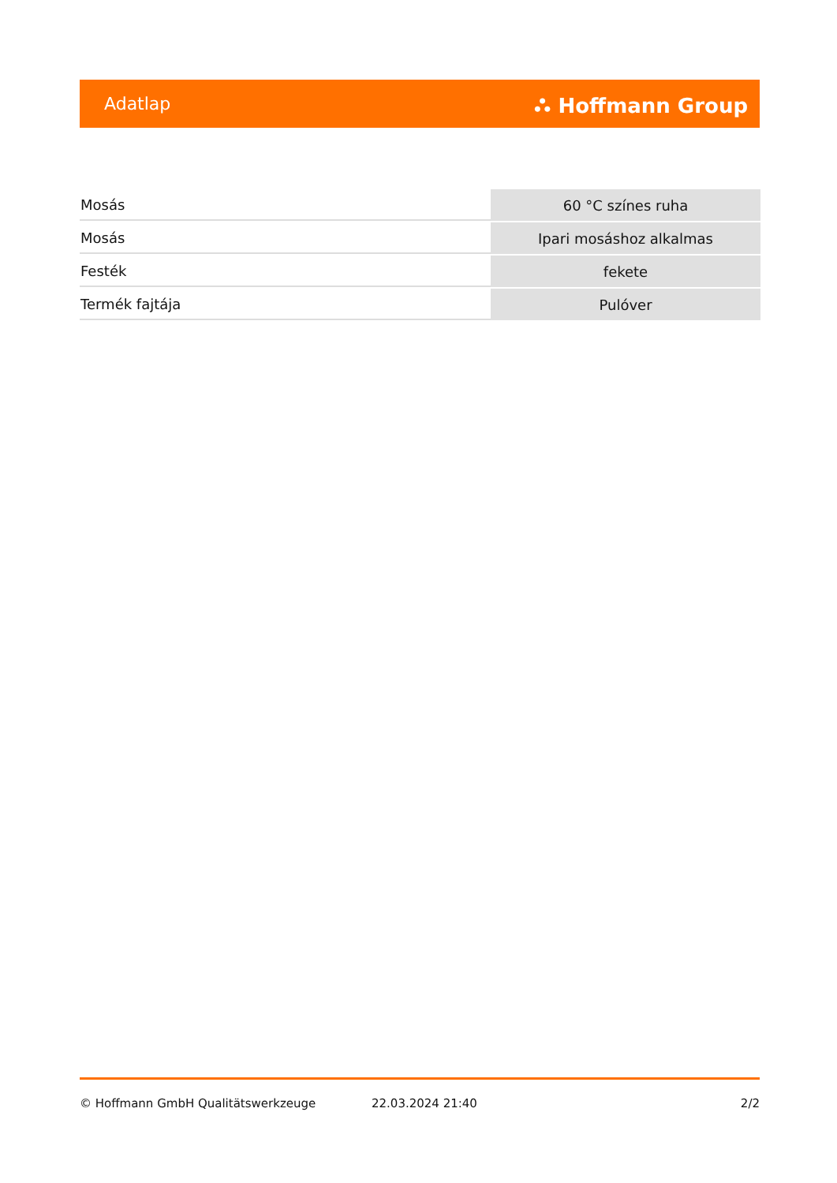Adatlap ⛬ Hoffmann Group
| Mosás | 60 °C színes ruha |
| Mosás | Ipari mosáshoz alkalmas |
| Festék | fekete |
| Termék fajtája | Pulóver |
© Hoffmann GmbH Qualitätswerkzeuge 22.03.2024 21:40 2/2